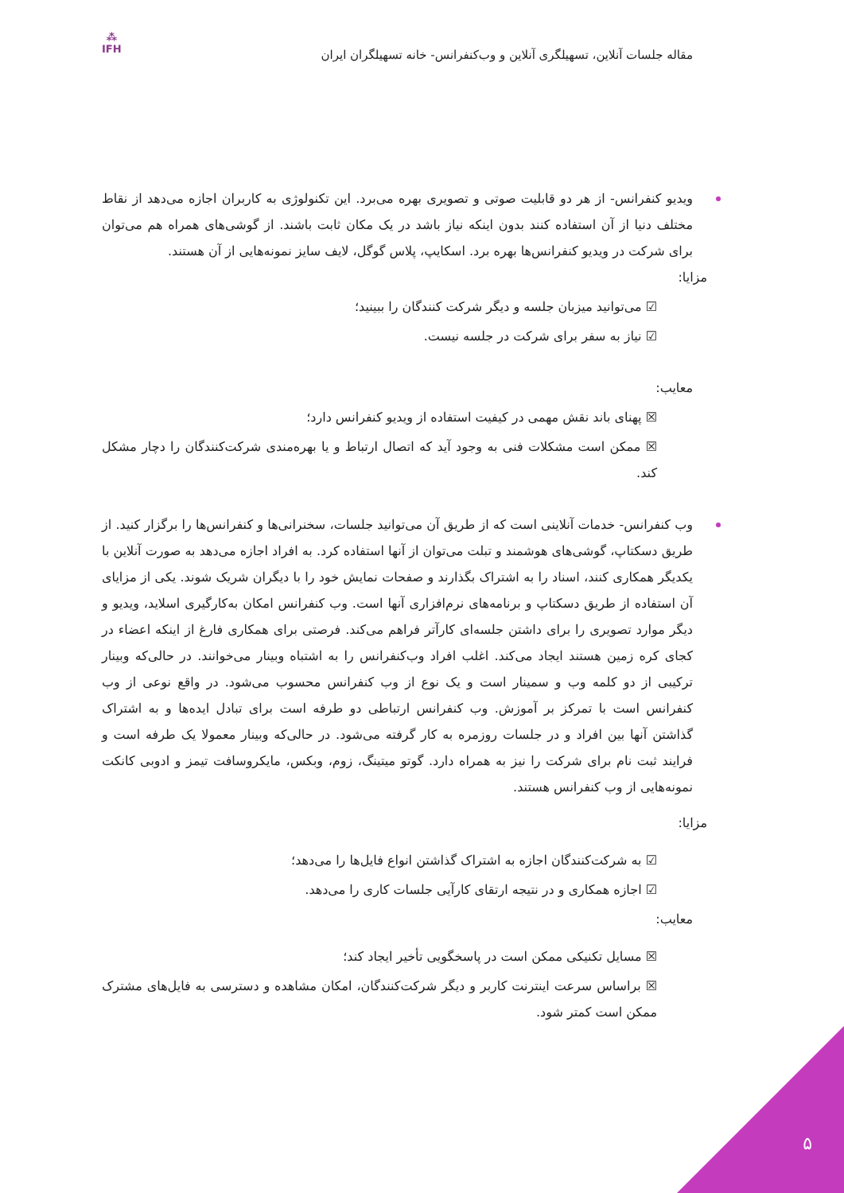مقاله جلسات آنلاین، تسهیلگری آنلاین و وب‌کنفرانس- خانه تسهیلگران ایران
⁂
IFH
ویدیو کنفرانس- از هر دو قابلیت صوتی و تصویری بهره می‌برد. این تکنولوژی به کاربران اجازه می‌دهد از نقاط مختلف دنیا از آن استفاده کنند بدون اینکه نیاز باشد در یک مکان ثابت باشند. از گوشی‌های همراه هم می‌توان برای شرکت در ویدیو کنفرانس‌ها بهره برد. اسکایپ، پلاس گوگل، لایف سایز نمونه‌هایی از آن هستند.
مزایا:
☑ می‌توانید میزبان جلسه و دیگر شرکت کنندگان را ببینید؛
☑ نیاز به سفر برای شرکت در جلسه نیست.
معایب:
☒ پهنای باند نقش مهمی در کیفیت استفاده از ویدیو کنفرانس دارد؛
☒ ممکن است مشکلات فنی به وجود آید که اتصال ارتباط و یا بهره‌مندی شرکت‌کنندگان را دچار مشکل کند.
وب کنفرانس- خدمات آنلاینی است که از طریق آن می‌توانید جلسات، سخنرانی‌ها و کنفرانس‌ها را برگزار کنید. از طریق دسکتاپ، گوشی‌های هوشمند و تبلت می‌توان از آنها استفاده کرد. به افراد اجازه می‌دهد به صورت آنلاین با یکدیگر همکاری کنند، اسناد را به اشتراک بگذارند و صفحات نمایش خود را با دیگران شریک شوند. یکی از مزایای آن استفاده از طریق دسکتاپ و برنامه‌های نرم‌افزاری آنها است. وب کنفرانس امکان به‌کارگیری اسلاید، ویدیو و دیگر موارد تصویری را برای داشتن جلسه‌ای کارآتر فراهم می‌کند. فرصتی برای همکاری فارغ از اینکه اعضاء در کجای کره زمین هستند ایجاد می‌کند. اغلب افراد وب‌کنفرانس را به اشتباه وبینار می‌خوانند. در حالی‌که وبینار ترکیبی از دو کلمه وب و سمینار است و یک نوع از وب کنفرانس محسوب می‌شود. در واقع نوعی از وب کنفرانس است با تمرکز بر آموزش. وب کنفرانس ارتباطی دو طرفه است برای تبادل ایده‌ها و به اشتراک گذاشتن آنها بین افراد و در جلسات روزمره به کار گرفته می‌شود. در حالی‌که وبینار معمولا یک طرفه است و فرایند ثبت نام برای شرکت را نیز به همراه دارد. گوتو میتینگ، زوم، وبکس، مایکروسافت تیمز و ادوبی کانکت نمونه‌هایی از وب کنفرانس هستند.
مزایا:
☑ به شرکت‌کنندگان اجازه به اشتراک گذاشتن انواع فایل‌ها را می‌دهد؛
☑ اجازه همکاری و در نتیجه ارتقای کارآیی جلسات کاری را می‌دهد.
معایب:
☒ مسایل تکنیکی ممکن است در پاسخگویی تأخیر ایجاد کند؛
☒ براساس سرعت اینترنت کاربر و دیگر شرکت‌کنندگان، امکان مشاهده و دسترسی به فایل‌های مشترک ممکن است کمتر شود.
۵